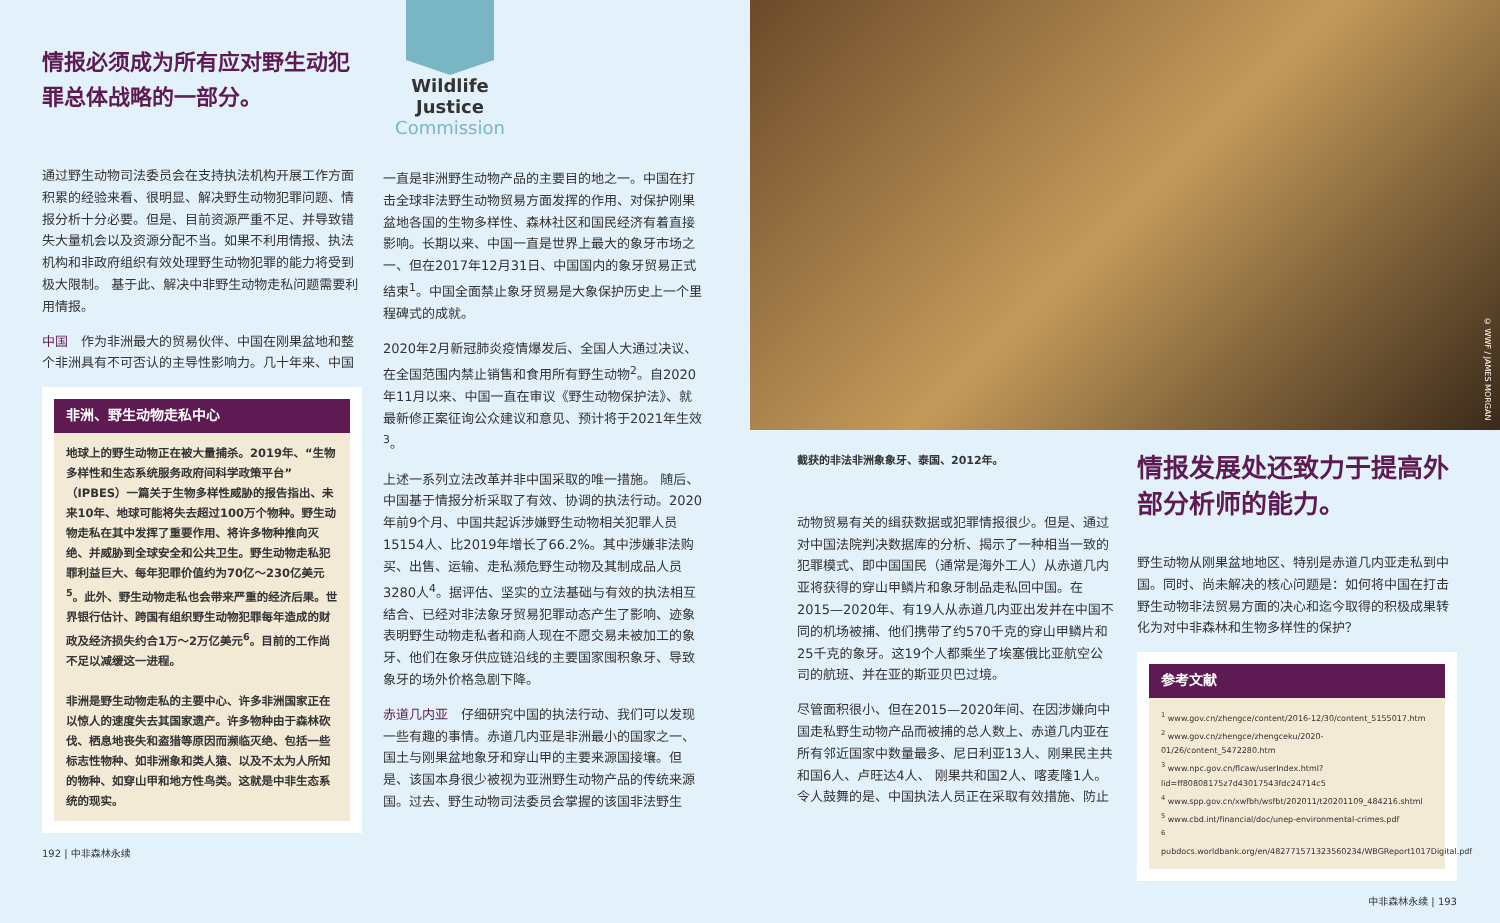情报必须成为所有应对野生动犯罪总体战略的一部分。
通过野生动物司法委员会在支持执法机构开展工作方面积累的经验来看、很明显、解决野生动物犯罪问题、情报分析十分必要。但是、目前资源严重不足、并导致错失大量机会以及资源分配不当。如果不利用情报、执法机构和非政府组织有效处理野生动物犯罪的能力将受到极大限制。 基于此、解决中非野生动物走私问题需要利用情报。
中国　作为非洲最大的贸易伙伴、中国在刚果盆地和整个非洲具有不可否认的主导性影响力。几十年来、中国
非洲、野生动物走私中心
地球上的野生动物正在被大量捕杀。2019年、“生物多样性和生态系统服务政府间科学政策平台”（IPBES）一篇关于生物多样性威胁的报告指出、未来10年、地球可能将失去超过100万个物种。野生动物走私在其中发挥了重要作用、将许多物种推向灭绝、并威胁到全球安全和公共卫生。野生动物走私犯罪利益巨大、每年犯罪价值约为70亿～230亿美元<sup>5</sup>。此外、野生动物走私也会带来严重的经济后果。世界银行估计、跨国有组织野生动物犯罪每年造成的财政及经济损失约合1万～2万亿美元<sup>6</sup>。目前的工作尚不足以减缓这一进程。
非洲是野生动物走私的主要中心、许多非洲国家正在以惊人的速度失去其国家遗产。许多物种由于森林砍伐、栖息地丧失和盗猎等原因而濒临灭绝、包括一些标志性物种、如非洲象和类人猿、以及不太为人所知的物种、如穿山甲和地方性鸟类。这就是中非生态系统的现实。
192 | 中非森林永续
Wildlife Justice
Commission
一直是非洲野生动物产品的主要目的地之一。中国在打击全球非法野生动物贸易方面发挥的作用、对保护刚果盆地各国的生物多样性、森林社区和国民经济有着直接影响。长期以来、中国一直是世界上最大的象牙市场之一、但在2017年12月31日、中国国内的象牙贸易正式结束<sup>1</sup>。中国全面禁止象牙贸易是大象保护历史上一个里程碑式的成就。
2020年2月新冠肺炎疫情爆发后、全国人大通过决议、在全国范围内禁止销售和食用所有野生动物<sup>2</sup>。自2020年11月以来、中国一直在审议《野生动物保护法》、就最新修正案征询公众建议和意见、预计将于2021年生效<sup>3</sup>。
上述一系列立法改革并非中国采取的唯一措施。 随后、中国基于情报分析采取了有效、协调的执法行动。2020年前9个月、中国共起诉涉嫌野生动物相关犯罪人员15154人、比2019年增长了66.2%。其中涉嫌非法购买、出售、运输、走私濒危野生动物及其制成品人员3280人<sup>4</sup>。据评估、坚实的立法基础与有效的执法相互结合、已经对非法象牙贸易犯罪动态产生了影响、迹象表明野生动物走私者和商人现在不愿交易未被加工的象牙、他们在象牙供应链沿线的主要国家囤积象牙、导致象牙的场外价格急剧下降。
赤道几内亚　仔细研究中国的执法行动、我们可以发现一些有趣的事情。赤道几内亚是非洲最小的国家之一、国土与刚果盆地象牙和穿山甲的主要来源国接壤。但是、该国本身很少被视为亚洲野生动物产品的传统来源国。过去、野生动物司法委员会掌握的该国非法野生
© WWF / JAMES MORGAN
截获的非法非洲象象牙、泰国、2012年。
动物贸易有关的缉获数据或犯罪情报很少。但是、通过对中国法院判决数据库的分析、揭示了一种相当一致的犯罪模式、即中国国民（通常是海外工人）从赤道几内亚将获得的穿山甲鳞片和象牙制品走私回中国。在2015—2020年、有19人从赤道几内亚出发并在中国不同的机场被捕、他们携带了约570千克的穿山甲鳞片和25千克的象牙。这19个人都乘坐了埃塞俄比亚航空公司的航班、并在亚的斯亚贝巴过境。
尽管面积很小、但在2015—2020年间、在因涉嫌向中国走私野生动物产品而被捕的总人数上、赤道几内亚在所有邻近国家中数量最多、尼日利亚13人、刚果民主共和国6人、卢旺达4人、 刚果共和国2人、喀麦隆1人。令人鼓舞的是、中国执法人员正在采取有效措施、防止
情报发展处还致力于提高外部分析师的能力。
野生动物从刚果盆地地区、特别是赤道几内亚走私到中国。同时、尚未解决的核心问题是：如何将中国在打击野生动物非法贸易方面的决心和迄今取得的积极成果转化为对中非森林和生物多样性的保护？
参考文献
<sup>1</sup> www.gov.cn/zhengce/content/2016-12/30/content_5155017.htm
<sup>2</sup> www.gov.cn/zhengce/zhengceku/2020-01/26/content_5472280.htm
<sup>3</sup> www.npc.gov.cn/flcaw/userIndex.html?lid=ff80808175z7d43017543fdc24714c5
<sup>4</sup> www.spp.gov.cn/xwfbh/wsfbt/202011/t20201109_484216.shtml
<sup>5</sup> www.cbd.int/financial/doc/unep-environmental-crimes.pdf
<sup>6</sup> pubdocs.worldbank.org/en/482771571323560234/WBGReport1017Digital.pdf
中非森林永续 | 193